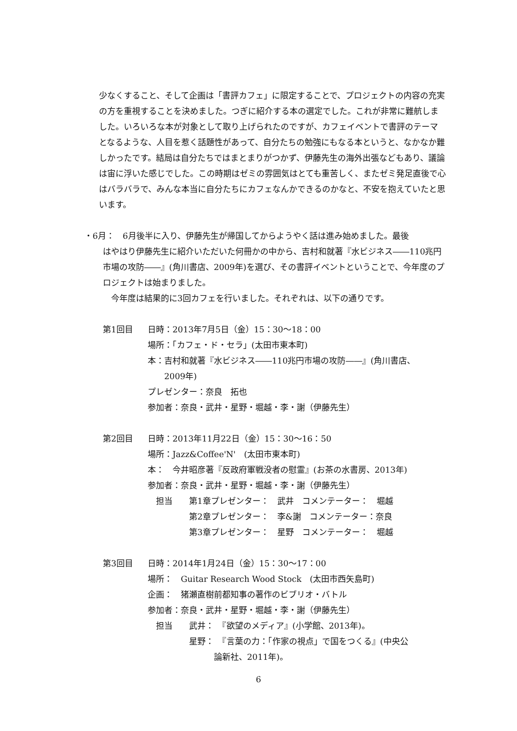少なくすること、そして企画は「書評カフェ」に限定することで、プロジェクトの内容の充実の方を重視することを決めました。つぎに紹介する本の選定でした。これが非常に難航しました。いろいろな本が対象として取り上げられたのですが、カフェイベントで書評のテーマとなるような、人目を惹く話題性があって、自分たちの勉強にもなる本というと、なかなか難しかったです。結局は自分たちではまとまりがつかず、伊藤先生の海外出張などもあり、議論は宙に浮いた感じでした。この時期はゼミの雰囲気はとても重苦しく、またゼミ発足直後で心はバラバラで、みんな本当に自分たちにカフェなんかできるのかなと、不安を抱えていたと思います。
・6月：　6月後半に入り、伊藤先生が帰国してからようやく話は進み始めました。最後
はやはり伊藤先生に紹介いただいた何冊かの中から、吉村和就著『水ビジネス――110兆円市場の攻防――』(角川書店、2009年)を選び、その書評イベントということで、今年度のプロジェクトは始まりました。
今年度は結果的に3回カフェを行いました。それぞれは、以下の通りです。
第1回目 日時：2013年7月5日（金）15：30〜18：00
場所：「カフェ・ド・セラ」(太田市東本町)
本：吉村和就著『水ビジネス――110兆円市場の攻防――』(角川書店、
  2009年)
プレゼンター：奈良　拓也
参加者：奈良・武井・星野・堀越・李・謝（伊藤先生）
第2回目 日時：2013年11月22日（金）15：30〜16：50
場所：Jazz&Coffee'N'　(太田市東本町)
本：　今井昭彦著『反政府軍戦没者の慰霊』(お茶の水書房、2013年)
参加者：奈良・武井・星野・堀越・李・謝（伊藤先生）
 担当　　第1章プレゼンター：　武井　コメンテーター：　堀越
     第2章プレゼンター：　李&謝　コメンテーター：奈良
     第3章プレゼンター：　星野　コメンテーター：　堀越
第3回目 日時：2014年1月24日（金）15：30〜17：00
場所：　Guitar Research Wood Stock　(太田市西矢島町)
企画：　猪瀬直樹前都知事の著作のビブリオ・バトル
参加者：奈良・武井・星野・堀越・李・謝（伊藤先生）
 担当　　武井：　『欲望のメディア』(小学館、2013年)。
     星野：　『言葉の力：「作家の視点」で国をつくる』(中央公
        論新社、2011年)。
6